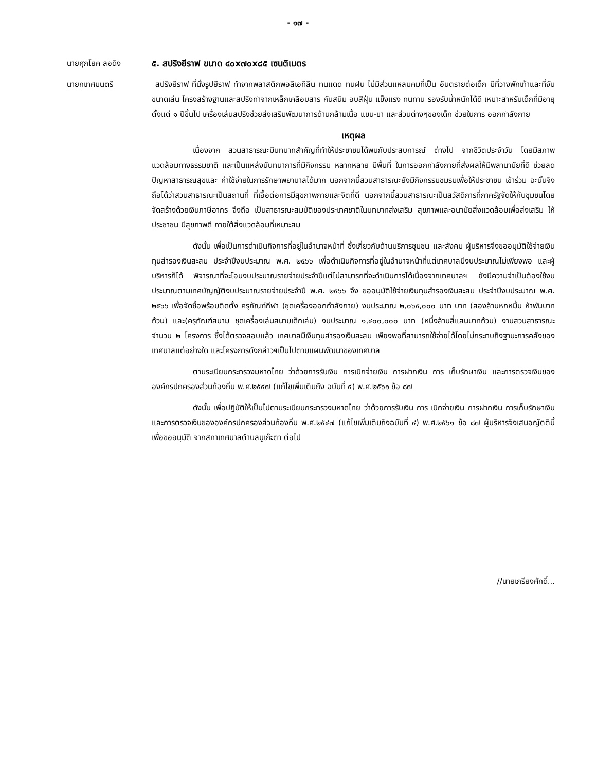- ๑๗ -
นายศุภโยค ลอดิง ๕. สปริงยีราฟ ขนาด ๔๐x๗๐x๘๕ เซนติเมตร
นายกเทศมนตรี สปริงยีราฟ ที่นั่งรูปยีราฟ ทำจากพลาสติกพอลีเอทีลีน ทนแดด ทนฝน ไม่มีส่วนแหลมคมที่เป็น อันตรายต่อเด็ก มีที่วางพักเท้าและที่จับขนาดเล่น โครงสร้างฐานและสปริงทำจากเหล็กเคลือบสาร กันสนิม อบสีฝุ่น แข็งแรง ทนทาน รองรับน้ำหนักได้ดี เหมาะสำหรับเด็กที่มีอายุ ตั้งแต่ ๑ ปีขึ้นไป เครื่องเล่นสปริงช่วยส่งเสริมพัฒนาการด้านกล้ามเนื้อ แขน-ขา และส่วนต่างๆของเด็ก ช่วยในการ ออกกำลังกาย
เหตุผล
เนื่องจาก สวนสาธารณะมีบทบาทสำคัญที่ทำให้ประชาชนได้พบกับประสบการณ์ ต่างไป จากชีวิตประจำวัน โดยมีสภาพแวดล้อมทางธรรมชาติ และเป็นแหล่งนันทนาการที่มีกิจกรรม หลากหลาย มีพื้นที่ ในการออกกำลังกายที่ส่งผลให้มีพลานามัยที่ดี ช่วยลดปัญหาสาธารณสุขและ ค่าใช้จ่ายในการรักษาพยาบาลได้มาก นอกจากนี้สวนสาธารณะยังมีกิจกรรมชมรมเพื่อให้ประชาชน เข้าร่วม ฉะนั้นจึงถือได้ว่าสวนสาธารณะเป็นสถานที่ ที่เอื้อต่อการมีสุขภาพกายและจิตที่ดี นอกจากนี้สวนสาธารณะเป็นสวัสดิการที่ภาครัฐจัดให้กับชุมชนโดยจัดสร้างด้วยเงินภาษีอากร จึงถือ เป็นสาธารณะสมบัติของประเทศชาติในบทบาทส่งเสริม สุขภาพและอนามัยสิ่งแวดล้อมเพื่อส่งเสริม ให้ประชาชน มีสุขภาพดี ภายใต้สิ่งแวดล้อมที่เหมาะสม
ดังนั้น เพื่อเป็นการดำเนินกิจการที่อยู่ในอำนาจหน้าที่ ซึ่งเกี่ยวกับด้านบริการชุมชน และสังคม ผู้บริหารจึงขออนุมัติใช้จ่ายเงินทุนสำรองเงินสะสม ประจำปีงบประมาณ พ.ศ. ๒๕๖๖ เพื่อดำเนินกิจการที่อยู่ในอำนาจหน้าที่แต่เทศบาลมีงบประมาณไม่เพียงพอ และผู้บริหารก็ได้ พิจารณาที่จะโอนงบประมาณรายจ่ายประจำปีแต่ไม่สามารถที่จะดำเนินการได้เนื่องจากเทศบาลฯ ยังมีความจำเป็นต้องใช้งบประมาณตามเทศบัญญัติงบประมาณรายจ่ายประจำปี พ.ศ. ๒๕๖๖ จึง ขออนุมัติใช้จ่ายเงินทุนสำรองเงินสะสม ประจำปีงบประมาณ พ.ศ. ๒๕๖๖ เพื่อจัดซื้อพร้อมติดตั้ง ครุภัณฑ์กีฬา (ชุดเครื่องออกกำลังกาย) งบประมาณ ๒,๐๖๕,๐๐๐ บาท บาท (สองล้านหกหมื่น ห้าพันบาทถ้วน) และ(ครุภัณฑ์สนาม ชุดเครื่องเล่นสนามเด็กเล่น) งบประมาณ ๑,๔๐๐,๐๐๐ บาท (หนึ่งล้านสี่แสนบาทถ้วน) งานสวนสาธารณะ จำนวน ๒ โครงการ ซึ่งได้ตรวจสอบแล้ว เทศบาลมีเงินทุนสำรองเงินสะสม เพียงพอที่สามารถใช้จ่ายได้โดยไม่กระทบถึงฐานะการคลังของ เทศบาลแต่อย่างใด และโครงการดังกล่าวฯเป็นไปตามแผนพัฒนาของเทศบาล
ตามระเบียบกระทรวงมหาดไทย ว่าด้วยการรับเงิน การเบิกจ่ายเงิน การฝากเงิน การ เก็บรักษาเงิน และการตรวจเงินขององค์กรปกครองส่วนท้องถิ่น พ.ศ.๒๕๔๗ (แก้ไขเพิ่มเติมถึง ฉบับที่ ๔) พ.ศ.๒๕๖๑ ข้อ ๘๗
ดังนั้น เพื่อปฏิบัติให้เป็นไปตามระเบียบกระทรวงมหาดไทย ว่าด้วยการรับเงิน การ เบิกจ่ายเงิน การฝากเงิน การเก็บรักษาเงิน และการตรวจเงินขององค์กรปกครองส่วนท้องถิ่น พ.ศ.๒๕๔๗ (แก้ไขเพิ่มเติมถึงฉบับที่ ๔) พ.ศ.๒๕๖๑ ข้อ ๘๗ ผู้บริหารจึงเสนอญัตตินี้เพื่อขออนุมัติ จากสภาเทศบาลตำบลบูเก๊ะตา ต่อไป
//นายเกรียงศักดิ์...